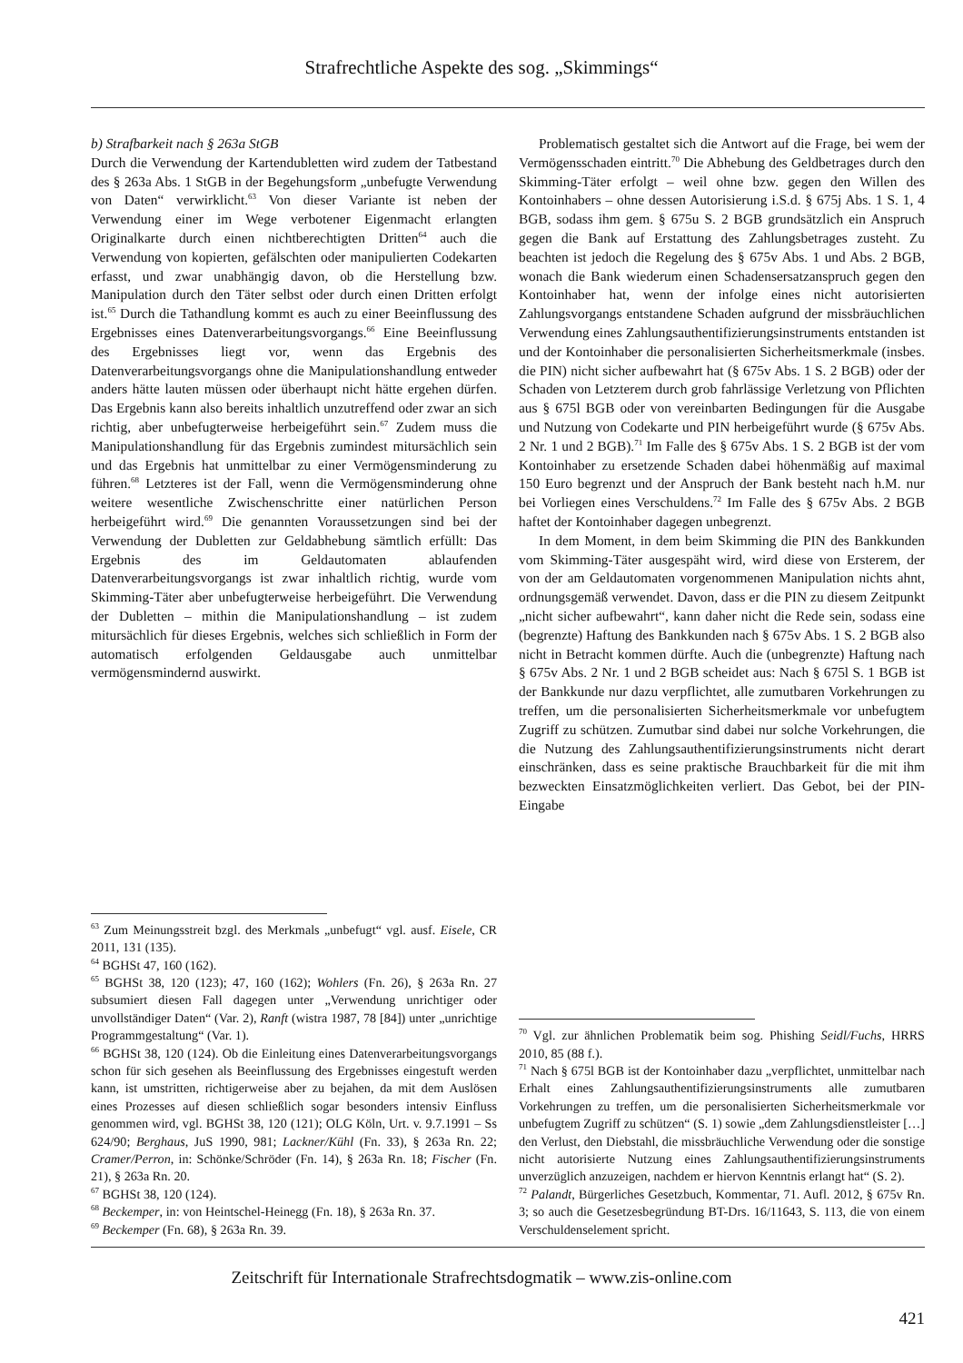Strafrechtliche Aspekte des sog. „Skimmings“
b) Strafbarkeit nach § 263a StGB
Durch die Verwendung der Kartendubletten wird zudem der Tatbestand des § 263a Abs. 1 StGB in der Begehungsform „unbefugte Verwendung von Daten“ verwirklicht.<sup>63</sup> Von dieser Variante ist neben der Verwendung einer im Wege verbotener Eigenmacht erlangten Originalkarte durch einen nichtberechtigten Dritten<sup>64</sup> auch die Verwendung von kopierten, gefälschten oder manipulierten Codekarten erfasst, und zwar unabhängig davon, ob die Herstellung bzw. Manipulation durch den Täter selbst oder durch einen Dritten erfolgt ist.<sup>65</sup> Durch die Tathandlung kommt es auch zu einer Beeinflussung des Ergebnisses eines Datenverarbeitungsvorgangs.<sup>66</sup> Eine Beeinflussung des Ergebnisses liegt vor, wenn das Ergebnis des Datenverarbeitungsvorgangs ohne die Manipulationshandlung entweder anders hätte lauten müssen oder überhaupt nicht hätte ergehen dürfen. Das Ergebnis kann also bereits inhaltlich unzutreffend oder zwar an sich richtig, aber unbefugterweise herbeigeführt sein.<sup>67</sup> Zudem muss die Manipulationshandlung für das Ergebnis zumindest mitursächlich sein und das Ergebnis hat unmittelbar zu einer Vermögensminderung zu führen.<sup>68</sup> Letzteres ist der Fall, wenn die Vermögensminderung ohne weitere wesentliche Zwischenschritte einer natürlichen Person herbeigeführt wird.<sup>69</sup> Die genannten Voraussetzungen sind bei der Verwendung der Dubletten zur Geldabhebung sämtlich erfüllt: Das Ergebnis des im Geldautomaten ablaufenden Datenverarbeitungsvorgangs ist zwar inhaltlich richtig, wurde vom Skimming-Täter aber unbefugterweise herbeigeführt. Die Verwendung der Dubletten – mithin die Manipulationshandlung – ist zudem mitursächlich für dieses Ergebnis, welches sich schließlich in Form der automatisch erfolgenden Geldausgabe auch unmittelbar vermögensmindernd auswirkt.
<sup>63</sup> Zum Meinungsstreit bzgl. des Merkmals „unbefugt“ vgl. ausf. Eisele, CR 2011, 131 (135).
<sup>64</sup> BGHSt 47, 160 (162).
<sup>65</sup> BGHSt 38, 120 (123); 47, 160 (162); Wohlers (Fn. 26), § 263a Rn. 27 subsumiert diesen Fall dagegen unter „Verwendung unrichtiger oder unvollständiger Daten“ (Var. 2), Ranft (wistra 1987, 78 [84]) unter „unrichtige Programmgestaltung“ (Var. 1).
<sup>66</sup> BGHSt 38, 120 (124). Ob die Einleitung eines Datenverarbeitungsvorgangs schon für sich gesehen als Beeinflussung des Ergebnisses eingestuft werden kann, ist umstritten, richtigerweise aber zu bejahen, da mit dem Auslösen eines Prozesses auf diesen schließlich sogar besonders intensiv Einfluss genommen wird, vgl. BGHSt 38, 120 (121); OLG Köln, Urt. v. 9.7.1991 – Ss 624/90; Berghaus, JuS 1990, 981; Lackner/Kühl (Fn. 33), § 263a Rn. 22; Cramer/Perron, in: Schönke/Schröder (Fn. 14), § 263a Rn. 18; Fischer (Fn. 21), § 263a Rn. 20.
<sup>67</sup> BGHSt 38, 120 (124).
<sup>68</sup> Beckemper, in: von Heintschel-Heinegg (Fn. 18), § 263a Rn. 37.
<sup>69</sup> Beckemper (Fn. 68), § 263a Rn. 39.
Problematisch gestaltet sich die Antwort auf die Frage, bei wem der Vermögensschaden eintritt.<sup>70</sup> Die Abhebung des Geldbetrages durch den Skimming-Täter erfolgt – weil ohne bzw. gegen den Willen des Kontoinhabers – ohne dessen Autorisierung i.S.d. § 675j Abs. 1 S. 1, 4 BGB, sodass ihm gem. § 675u S. 2 BGB grundsätzlich ein Anspruch gegen die Bank auf Erstattung des Zahlungsbetrages zusteht. Zu beachten ist jedoch die Regelung des § 675v Abs. 1 und Abs. 2 BGB, wonach die Bank wiederum einen Schadensersatzanspruch gegen den Kontoinhaber hat, wenn der infolge eines nicht autorisierten Zahlungsvorgangs entstandene Schaden aufgrund der missbräuchlichen Verwendung eines Zahlungsauthentifizierungsinstruments entstanden ist und der Kontoinhaber die personalisierten Sicherheitsmerkmale (insbes. die PIN) nicht sicher aufbewahrt hat (§ 675v Abs. 1 S. 2 BGB) oder der Schaden von Letzterem durch grob fahrlässige Verletzung von Pflichten aus § 675l BGB oder von vereinbarten Bedingungen für die Ausgabe und Nutzung von Codekarte und PIN herbeigeführt wurde (§ 675v Abs. 2 Nr. 1 und 2 BGB).<sup>71</sup> Im Falle des § 675v Abs. 1 S. 2 BGB ist der vom Kontoinhaber zu ersetzende Schaden dabei höhenmäßig auf maximal 150 Euro begrenzt und der Anspruch der Bank besteht nach h.M. nur bei Vorliegen eines Verschuldens.<sup>72</sup> Im Falle des § 675v Abs. 2 BGB haftet der Kontoinhaber dagegen unbegrenzt.
In dem Moment, in dem beim Skimming die PIN des Bankkunden vom Skimming-Täter ausgespäht wird, wird diese von Ersterem, der von der am Geldautomaten vorgenommenen Manipulation nichts ahnt, ordnungsgemäß verwendet. Davon, dass er die PIN zu diesem Zeitpunkt „nicht sicher aufbewahrt“, kann daher nicht die Rede sein, sodass eine (begrenzte) Haftung des Bankkunden nach § 675v Abs. 1 S. 2 BGB also nicht in Betracht kommen dürfte. Auch die (unbegrenzte) Haftung nach § 675v Abs. 2 Nr. 1 und 2 BGB scheidet aus: Nach § 675l S. 1 BGB ist der Bankkunde nur dazu verpflichtet, alle zumutbaren Vorkehrungen zu treffen, um die personalisierten Sicherheitsmerkmale vor unbefugtem Zugriff zu schützen. Zumutbar sind dabei nur solche Vorkehrungen, die die Nutzung des Zahlungsauthentifizierungsinstruments nicht derart einschränken, dass es seine praktische Brauchbarkeit für die mit ihm bezweckten Einsatzmöglichkeiten verliert. Das Gebot, bei der PIN-Eingabe
<sup>70</sup> Vgl. zur ähnlichen Problematik beim sog. Phishing Seidl/Fuchs, HRRS 2010, 85 (88 f.).
<sup>71</sup> Nach § 675l BGB ist der Kontoinhaber dazu „verpflichtet, unmittelbar nach Erhalt eines Zahlungsauthentifizierungsinstruments alle zumutbaren Vorkehrungen zu treffen, um die personalisierten Sicherheitsmerkmale vor unbefugtem Zugriff zu schützen“ (S. 1) sowie „dem Zahlungsdienstleister […] den Verlust, den Diebstahl, die missbräuchliche Verwendung oder die sonstige nicht autorisierte Nutzung eines Zahlungsauthentifizierungsinstruments unverzüglich anzuzeigen, nachdem er hiervon Kenntnis erlangt hat“ (S. 2).
<sup>72</sup> Palandt, Bürgerliches Gesetzbuch, Kommentar, 71. Aufl. 2012, § 675v Rn. 3; so auch die Gesetzesbegründung BT-Drs. 16/11643, S. 113, die von einem Verschuldenselement spricht.
Zeitschrift für Internationale Strafrechtsdogmatik – www.zis-online.com
421